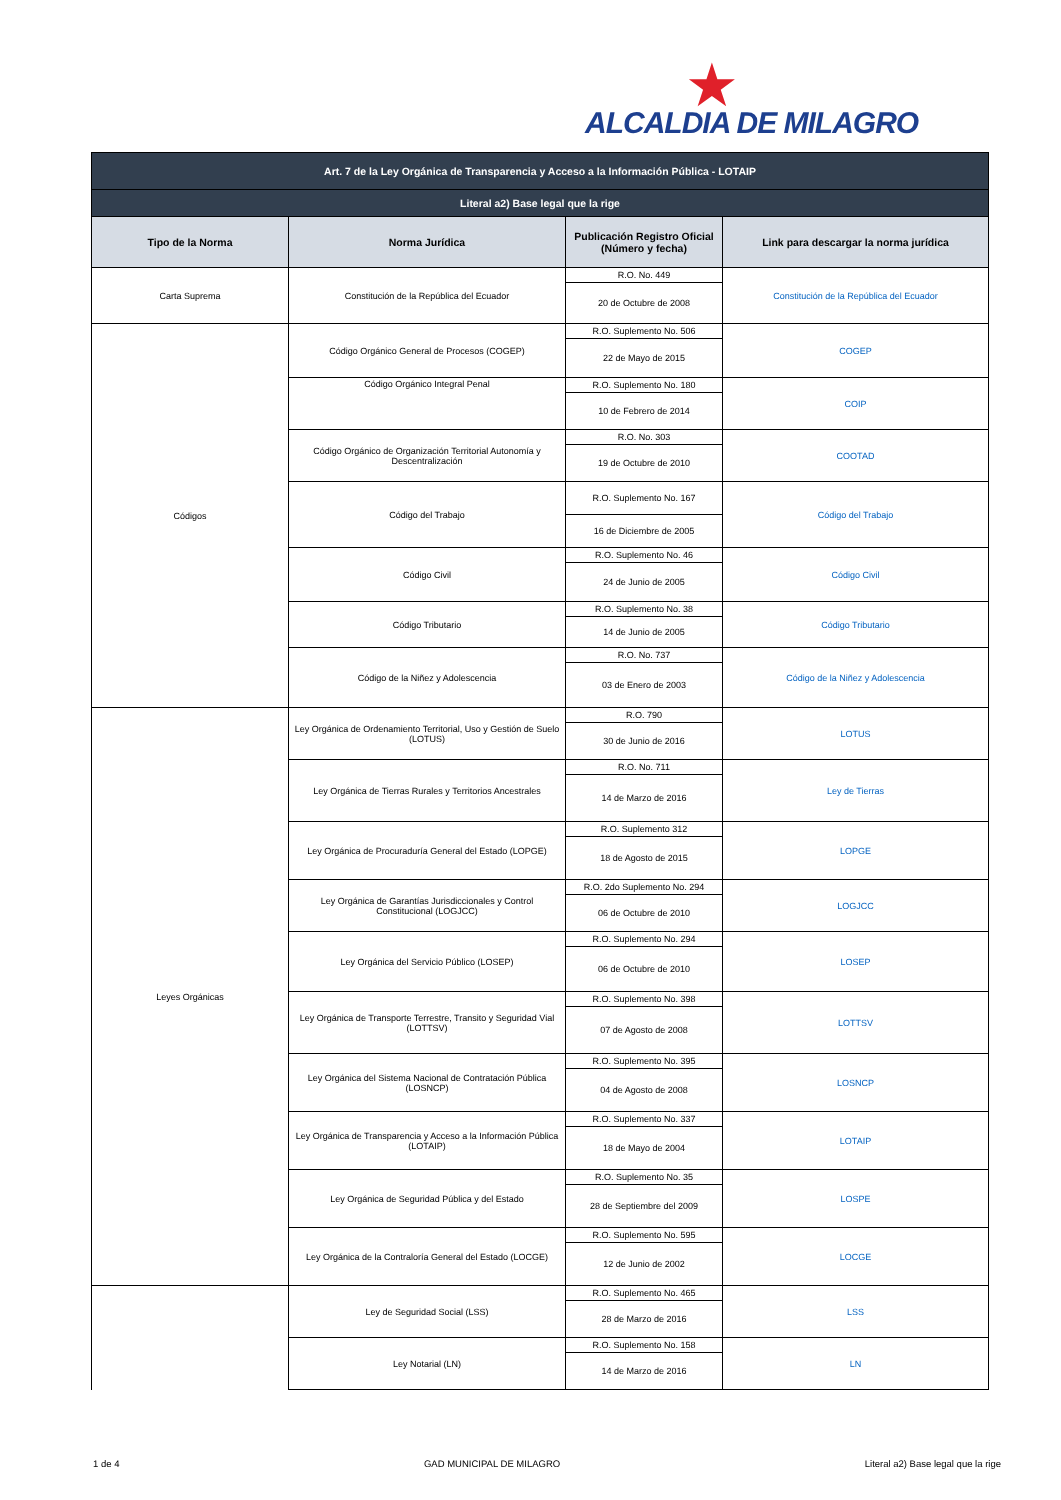★
ALCALDIA DE MILAGRO
| Art. 7 de la Ley Orgánica de Transparencia y Acceso a la Información Pública - LOTAIP | | | |
| Literal a2) Base legal que la rige | | | |
| Tipo de la Norma | Norma Jurídica | Publicación Registro Oficial (Número y fecha) | Link para descargar la norma jurídica |
| Carta Suprema | Constitución de la República del Ecuador | R.O. No. 449 | Constitución de la República del Ecuador |
| | | 20 de Octubre de 2008 | |
| Códigos | Código Orgánico General de Procesos (COGEP) | R.O. Suplemento No. 506 | COGEP |
| | | 22 de Mayo de 2015 | |
| | Código Orgánico Integral Penal | R.O. Suplemento No. 180 | COIP |
| | | 10 de Febrero de 2014 | |
| | Código Orgánico de Organización Territorial Autonomía y Descentralización | R.O. No. 303 | COOTAD |
| | | 19 de Octubre de 2010 | |
| | Código del Trabajo | R.O. Suplemento No. 167 | Código del Trabajo |
| | | 16 de Diciembre de 2005 | |
| | Código Civil | R.O. Suplemento No. 46 | Código Civil |
| | | 24 de Junio de 2005 | |
| | Código Tributario | R.O. Suplemento No. 38 | Código Tributario |
| | | 14 de Junio de 2005 | |
| | Código de la Niñez y Adolescencia | R.O. No. 737 | Código de la Niñez y Adolescencia |
| | | 03 de Enero de 2003 | |
| Leyes Orgánicas | Ley Orgánica de Ordenamiento Territorial, Uso y Gestión de Suelo (LOTUS) | R.O. 790 | LOTUS |
| | | 30 de Junio de 2016 | |
| | Ley Orgánica de Tierras Rurales y Territorios Ancestrales | R.O. No. 711 | Ley de Tierras |
| | | 14 de Marzo de 2016 | |
| | Ley Orgánica de Procuraduría General del Estado (LOPGE) | R.O. Suplemento 312 | LOPGE |
| | | 18 de Agosto de 2015 | |
| | Ley Orgánica de Garantías Jurisdiccionales y Control Constitucional (LOGJCC) | R.O. 2do Suplemento No. 294 | LOGJCC |
| | | 06 de Octubre de 2010 | |
| | Ley Orgánica del Servicio Público (LOSEP) | R.O. Suplemento No. 294 | LOSEP |
| | | 06 de Octubre de 2010 | |
| | Ley Orgánica de Transporte Terrestre, Transito y Seguridad Vial (LOTTSV) | R.O. Suplemento No. 398 | LOTTSV |
| | | 07 de Agosto de 2008 | |
| | Ley Orgánica del Sistema Nacional de Contratación Pública (LOSNCP) | R.O. Suplemento No. 395 | LOSNCP |
| | | 04 de Agosto de 2008 | |
| | Ley Orgánica de Transparencia y Acceso a la Información Pública (LOTAIP) | R.O. Suplemento No. 337 | LOTAIP |
| | | 18 de Mayo de 2004 | |
| | Ley Orgánica de Seguridad Pública y del Estado | R.O. Suplemento No. 35 | LOSPE |
| | | 28 de Septiembre del 2009 | |
| | Ley Orgánica de la Contraloría General del Estado (LOCGE) | R.O. Suplemento No. 595 | LOCGE |
| | | 12 de Junio de 2002 | |
| | Ley de Seguridad Social (LSS) | R.O. Suplemento No. 465 | LSS |
| | | 28 de Marzo de 2016 | |
| | Ley Notarial (LN) | R.O. Suplemento No. 158 | LN |
| | | 14 de Marzo de 2016 | |
1 de 4 GAD MUNICIPAL DE MILAGRO Literal a2) Base legal que la rige